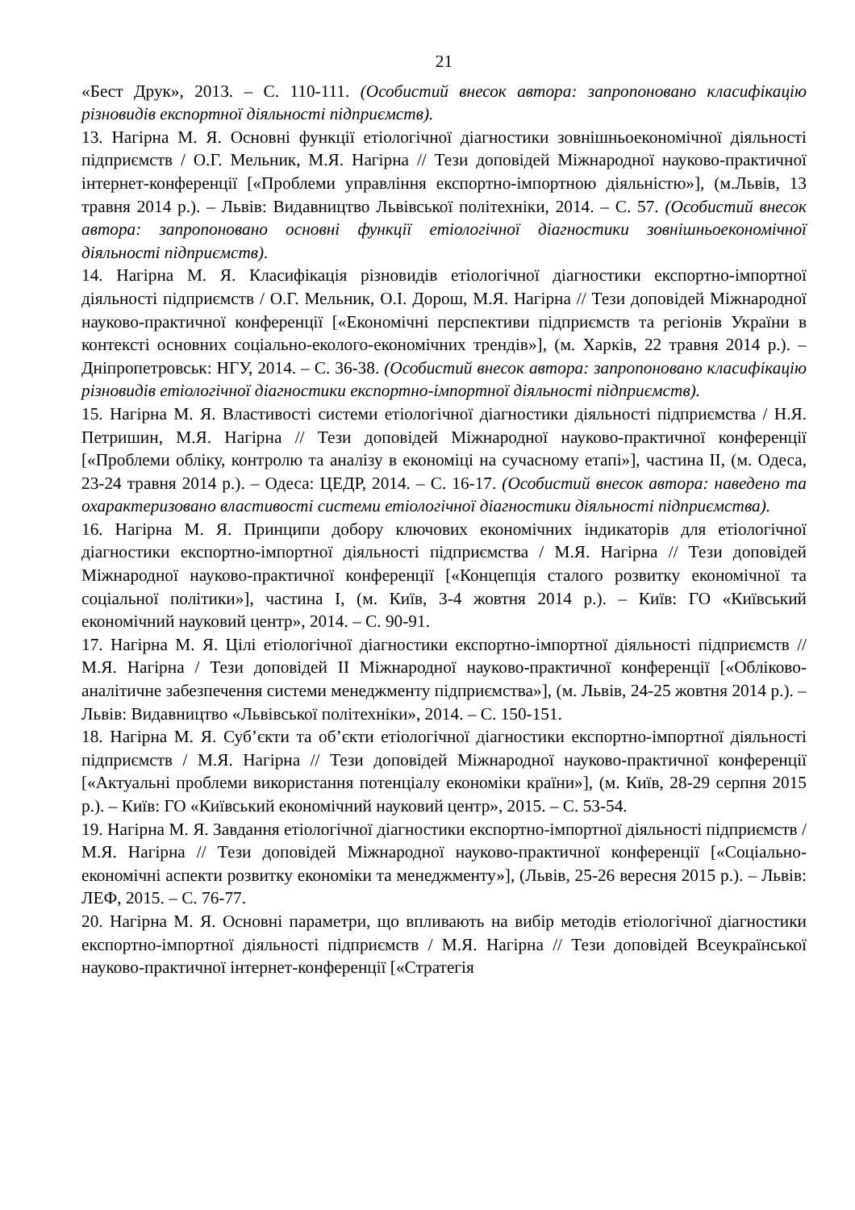21
«Бест Друк», 2013. – С. 110-111. (Особистий внесок автора: запропоновано класифікацію різновидів експортної діяльності підприємств).
13. Нагірна М. Я. Основні функції етіологічної діагностики зовнішньоекономічної діяльності підприємств / О.Г. Мельник, М.Я. Нагірна // Тези доповідей Міжнародної науково-практичної інтернет-конференції [«Проблеми управління експортно-імпортною діяльністю»], (м.Львів, 13 травня 2014 р.). – Львів: Видавництво Львівської політехніки, 2014. – С. 57. (Особистий внесок автора: запропоновано основні функції етіологічної діагностики зовнішньоекономічної діяльності підприємств).
14. Нагірна М. Я. Класифікація різновидів етіологічної діагностики експортно-імпортної діяльності підприємств / О.Г. Мельник, О.І. Дорош, М.Я. Нагірна // Тези доповідей Міжнародної науково-практичної конференції [«Економічні перспективи підприємств та регіонів України в контексті основних соціально-еколого-економічних трендів»], (м. Харків, 22 травня 2014 р.). – Дніпропетровськ: НГУ, 2014. – С. 36-38. (Особистий внесок автора: запропоновано класифікацію різновидів етіологічної діагностики експортно-імпортної діяльності підприємств).
15. Нагірна М. Я. Властивості системи етіологічної діагностики діяльності підприємства / Н.Я. Петришин, М.Я. Нагірна // Тези доповідей Міжнародної науково-практичної конференції [«Проблеми обліку, контролю та аналізу в економіці на сучасному етапі»], частина ІІ, (м. Одеса, 23-24 травня 2014 р.). – Одеса: ЦЕДР, 2014. – С. 16-17. (Особистий внесок автора: наведено та охарактеризовано властивості системи етіологічної діагностики діяльності підприємства).
16. Нагірна М. Я. Принципи добору ключових економічних індикаторів для етіологічної діагностики експортно-імпортної діяльності підприємства / М.Я. Нагірна // Тези доповідей Міжнародної науково-практичної конференції [«Концепція сталого розвитку економічної та соціальної політики»], частина І, (м. Київ, 3-4 жовтня 2014 р.). – Київ: ГО «Київський економічний науковий центр», 2014. – С. 90-91.
17. Нагірна М. Я. Цілі етіологічної діагностики експортно-імпортної діяльності підприємств // М.Я. Нагірна / Тези доповідей ІІ Міжнародної науково-практичної конференції [«Обліково-аналітичне забезпечення системи менеджменту підприємства»], (м. Львів, 24-25 жовтня 2014 р.). – Львів: Видавництво «Львівської політехніки», 2014. – С. 150-151.
18. Нагірна М. Я. Суб’єкти та об’єкти етіологічної діагностики експортно-імпортної діяльності підприємств / М.Я. Нагірна // Тези доповідей Міжнародної науково-практичної конференції [«Актуальні проблеми використання потенціалу економіки країни»], (м. Київ, 28-29 серпня 2015 р.). – Київ: ГО «Київський економічний науковий центр», 2015. – С. 53-54.
19. Нагірна М. Я. Завдання етіологічної діагностики експортно-імпортної діяльності підприємств / М.Я. Нагірна // Тези доповідей Міжнародної науково-практичної конференції [«Соціально-економічні аспекти розвитку економіки та менеджменту»], (Львів, 25-26 вересня 2015 р.). – Львів: ЛЕФ, 2015. – С. 76-77.
20. Нагірна М. Я. Основні параметри, що впливають на вибір методів етіологічної діагностики експортно-імпортної діяльності підприємств / М.Я. Нагірна // Тези доповідей Всеукраїнської науково-практичної інтернет-конференції [«Стратегія